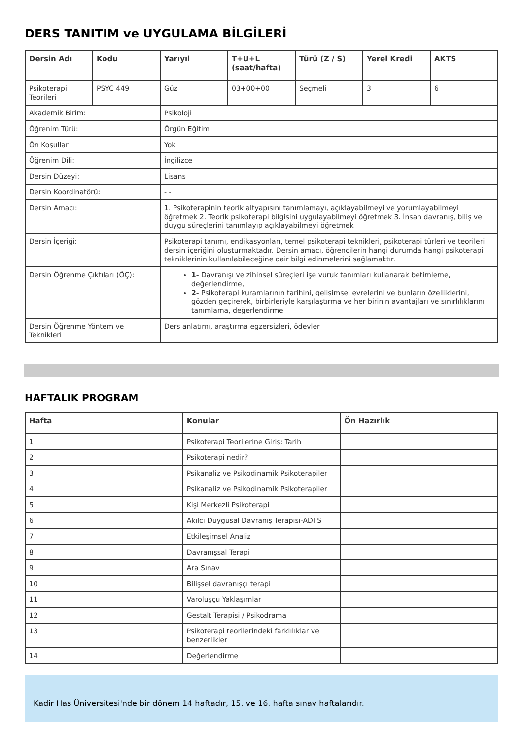DERS TANITIM ve UYGULAMA BİLGİLERİ
| Dersin Adı | Kodu | Yarıyıl | T+U+L (saat/hafta) | Türü (Z / S) | Yerel Kredi | AKTS |
| --- | --- | --- | --- | --- | --- | --- |
| Psikoterapi Teorileri | PSYC 449 | Güz | 03+00+00 | Seçmeli | 3 | 6 |
| Akademik Birim: | | Psikoloji | | | | |
| Öğrenim Türü: | | Örgün Eğitim | | | | |
| Ön Koşullar | | Yok | | | | |
| Öğrenim Dili: | | İngilizce | | | | |
| Dersin Düzeyi: | | Lisans | | | | |
| Dersin Koordinatörü: | | - - | | | | |
| Dersin Amacı: | | 1. Psikoterapinin teorik altyapısını tanımlamayı, açıklayabilmeyi ve yorumlayabilmeyi öğretmek 2. Teorik psikoterapi bilgisini uygulayabilmeyi öğretmek 3. İnsan davranış, biliş ve duygu süreçlerini tanımlayıp açıklayabilmeyi öğretmek | | | | |
| Dersin İçeriği: | | Psikoterapi tanımı, endikasyonları, temel psikoterapi teknikleri, psikoterapi türleri ve teorileri dersin içeriğini oluşturmaktadır. Dersin amacı, öğrencilerin hangi durumda hangi psikoterapi tekniklerinin kullanılabileceğine dair bilgi edinmelerini sağlamaktır. | | | | |
| Dersin Öğrenme Çıktıları (ÖÇ): | | 1- Davranışı ve zihinsel süreçleri işe vuruk tanımları kullanarak betimleme, değerlendirme, 2- Psikoterapi kuramlarının tarihini, gelişimsel evrelerini ve bunların özelliklerini, gözden geçirerek, birbirleriyle karşılaştırma ve her birinin avantajları ve sınırlılıklarını tanımlama, değerlendirme | | | | |
| Dersin Öğrenme Yöntem ve Teknikleri | | Ders anlatımı, araştırma egzersizleri, ödevler | | | | |
HAFTALIK PROGRAM
| Hafta | Konular | Ön Hazırlık |
| --- | --- | --- |
| 1 | Psikoterapi Teorilerine Giriş: Tarih | |
| 2 | Psikoterapi nedir? | |
| 3 | Psikanaliz ve Psikodinamik Psikoterapiler | |
| 4 | Psikanaliz ve Psikodinamik Psikoterapiler | |
| 5 | Kişi Merkezli Psikoterapi | |
| 6 | Akılcı Duygusal Davranış Terapisi-ADTS | |
| 7 | Etkileşimsel Analiz | |
| 8 | Davranışsal Terapi | |
| 9 | Ara Sınav | |
| 10 | Bilişsel davranışçı terapi | |
| 11 | Varoluşçu Yaklaşımlar | |
| 12 | Gestalt Terapisi / Psikodrama | |
| 13 | Psikoterapi teorilerindeki farklılıklar ve benzerlikler | |
| 14 | Değerlendirme | |
Kadir Has Üniversitesi'nde bir dönem 14 haftadır, 15. ve 16. hafta sınav haftalarıdır.